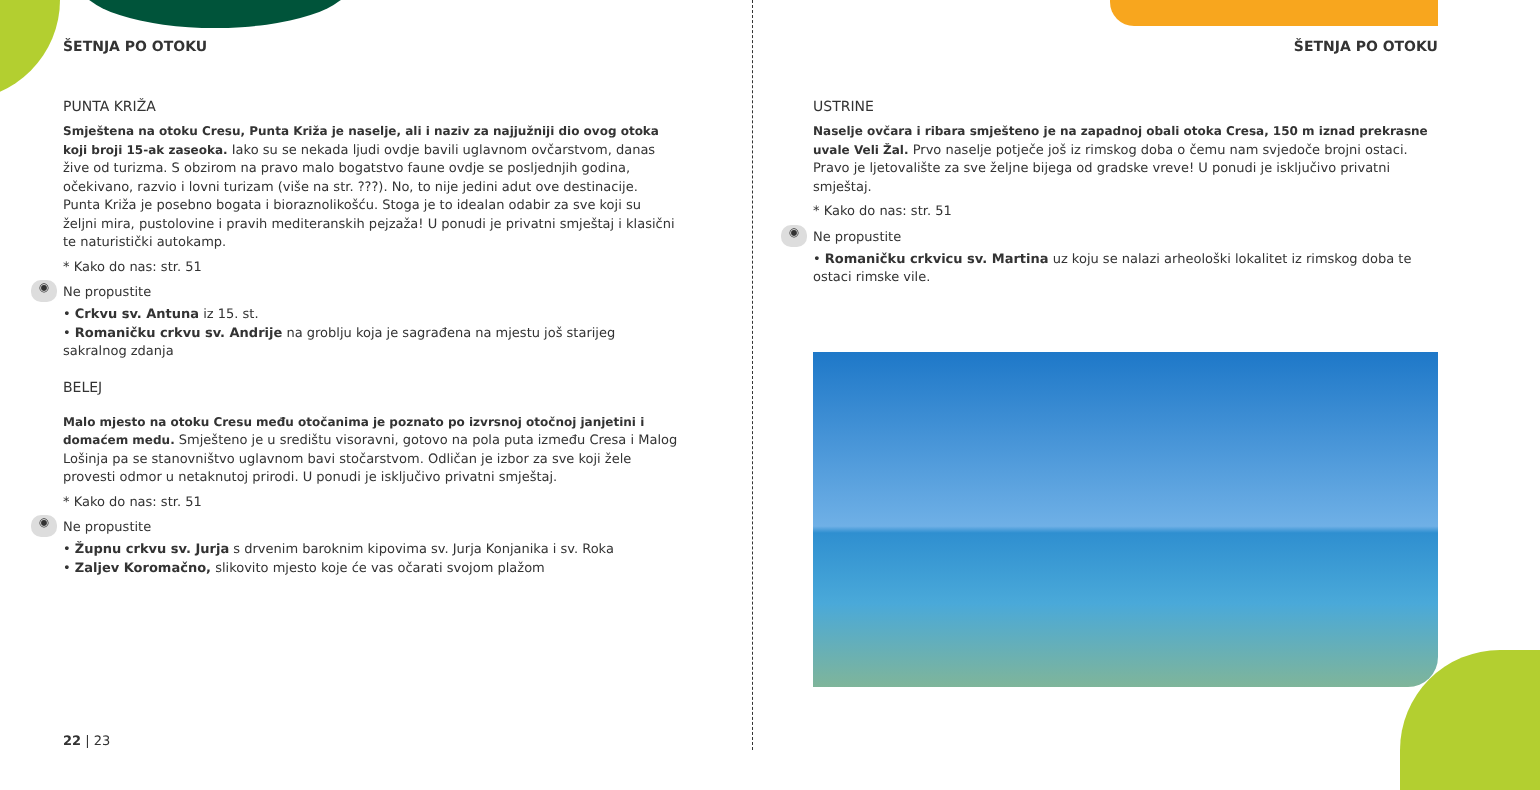ŠETNJA PO OTOKU
PUNTA KRIŽA
Smještena na otoku Cresu, Punta Križa je naselje, ali i naziv za najjužniji dio ovog otoka koji broji 15-ak zaseoka. Iako su se nekada ljudi ovdje bavili uglavnom ovčarstvom, danas žive od turizma. S obzirom na pravo malo bogatstvo faune ovdje se posljednjih godina, očekivano, razvio i lovni turizam (više na str. ???). No, to nije jedini adut ove destinacije. Punta Križa je posebno bogata i bioraznolikošću. Stoga je to idealan odabir za sve koji su željni mira, pustolovine i pravih mediteranskih pejzaža! U ponudi je privatni smještaj i klasični te naturistički autokamp.
* Kako do nas: str. 51
◉ Ne propustite
• Crkvu sv. Antuna iz 15. st.
• Romaničku crkvu sv. Andrije na groblju koja je sagrađena na mjestu još starijeg sakralnog zdanja
BELEJ
Malo mjesto na otoku Cresu među otočanima je poznato po izvrsnoj otočnoj janjetini i domaćem medu. Smješteno je u središtu visoravni, gotovo na pola puta između Cresa i Malog Lošinja pa se stanovništvo uglavnom bavi stočarstvom. Odličan je izbor za sve koji žele provesti odmor u netaknutoj prirodi. U ponudi je isključivo privatni smještaj.
* Kako do nas: str. 51
◉ Ne propustite
• Župnu crkvu sv. Jurja s drvenim baroknim kipovima sv. Jurja Konjanika i sv. Roka
• Zaljev Koromačno, slikovito mjesto koje će vas očarati svojom plažom
22 | 23
ŠETNJA PO OTOKU
USTRINE
Naselje ovčara i ribara smješteno je na zapadnoj obali otoka Cresa, 150 m iznad prekrasne uvale Veli Žal. Prvo naselje potječe još iz rimskog doba o čemu nam svjedoče brojni ostaci. Pravo je ljetovalište za sve željne bijega od gradske vreve! U ponudi je isključivo privatni smještaj.
* Kako do nas: str. 51
◉ Ne propustite
• Romaničku crkvicu sv. Martina uz koju se nalazi arheološki lokalitet iz rimskog doba te ostaci rimske vile.